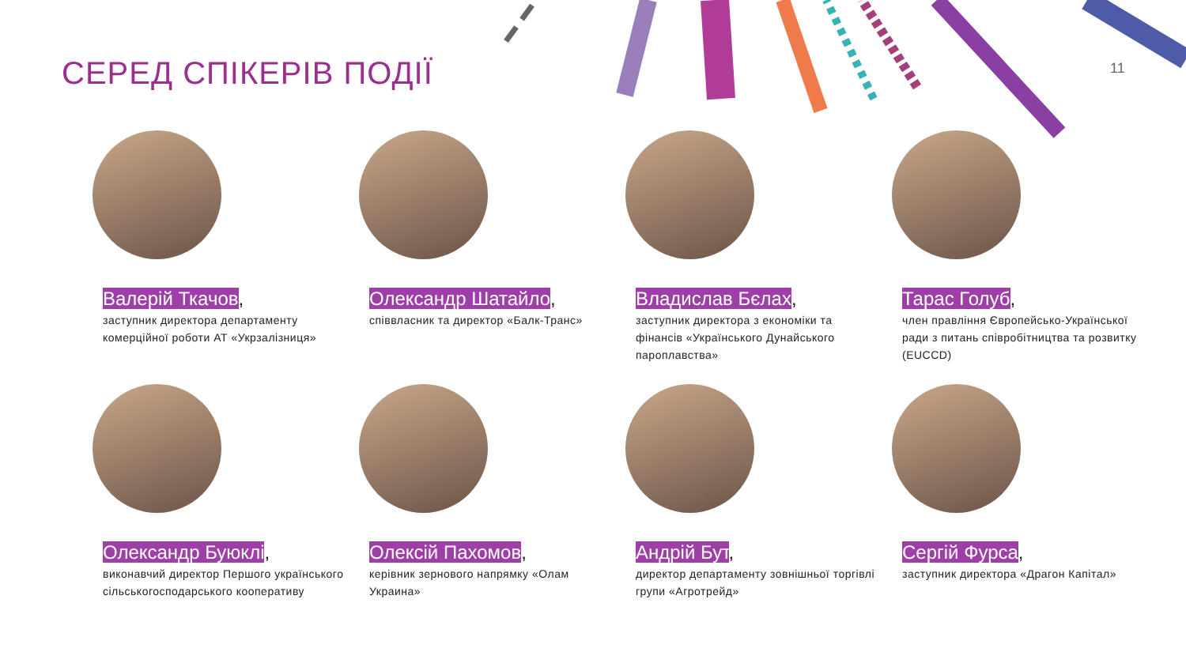СЕРЕД СПІКЕРІВ ПОДІЇ 11
Валерій Ткачов,
заступник директора департаменту комерційної роботи АТ «Укрзалізниця»
Олександр Шатайло,
співвласник та директор «Балк-Транс»
Владислав Бєлах,
заступник директора з економіки та фінансів «Українського Дунайського пароплавства»
Тарас Голуб,
член правління Європейсько-Української ради з питань співробітництва та розвитку (EUCCD)
Олександр Буюклі,
виконавчий директор Першого українського сільськогосподарського кооперативу
Олексій Пахомов,
керівник зернового напрямку «Олам Украина»
Андрій Бут,
директор департаменту зовнішньої торгівлі групи «Агротрейд»
Сергій Фурса,
заступник директора «Драгон Капітал»